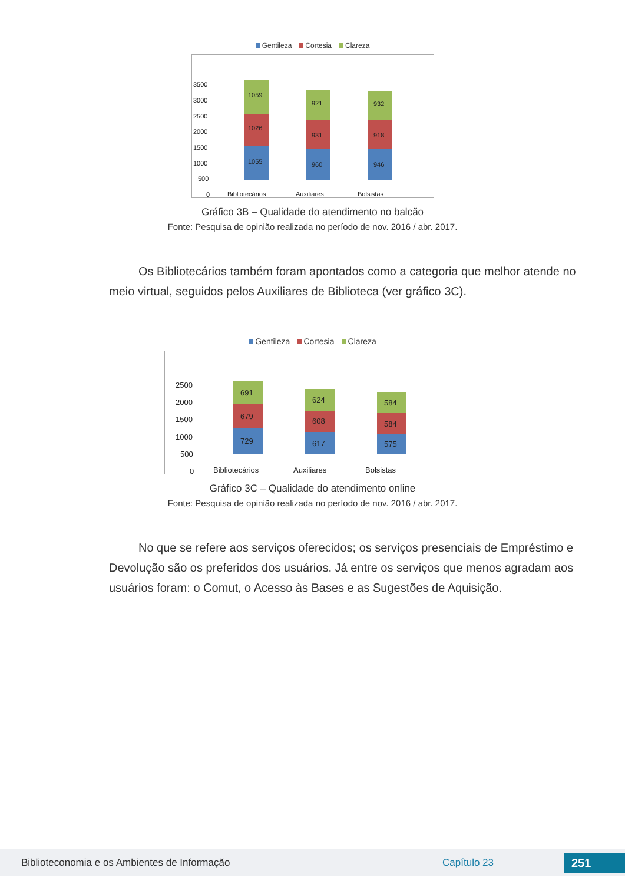Gentileza Cortesia Clareza
3500
3000
2500
2000
1500
1000
500
0
1055
1026
1059
960
931
921
946
918
932
Bibliotecários
Auxiliares
Bolsistas
Gráfico 3B – Qualidade do atendimento no balcão
Fonte: Pesquisa de opinião realizada no período de nov. 2016 / abr. 2017.
Os Bibliotecários também foram apontados como a categoria que melhor atende no meio virtual, seguidos pelos Auxiliares de Biblioteca (ver gráfico 3C).
Gentileza Cortesia Clareza
2500
2000
1500
1000
500
0
729
679
691
617
608
624
575
584
584
Bibliotecários
Auxiliares
Bolsistas
Gráfico 3C – Qualidade do atendimento online
Fonte: Pesquisa de opinião realizada no período de nov. 2016 / abr. 2017.
No que se refere aos serviços oferecidos; os serviços presenciais de Empréstimo e Devolução são os preferidos dos usuários. Já entre os serviços que menos agradam aos usuários foram: o Comut, o Acesso às Bases e as Sugestões de Aquisição.
Biblioteconomia e os Ambientes de Informação Capítulo 23 251